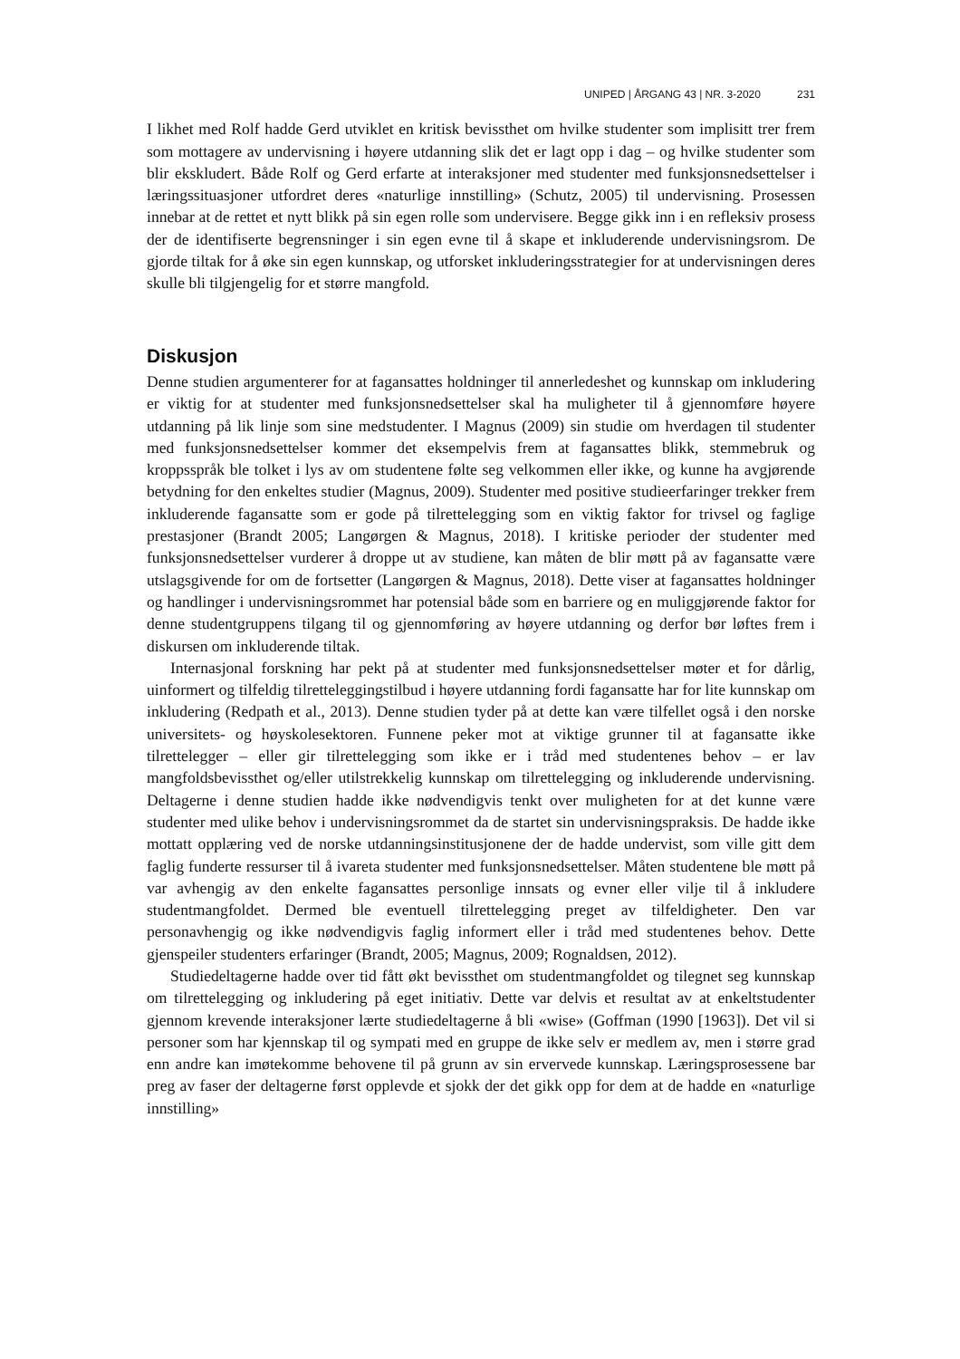UNIPED | ÅRGANG 43 | NR. 3-2020 231
I likhet med Rolf hadde Gerd utviklet en kritisk bevissthet om hvilke studenter som implisitt trer frem som mottagere av undervisning i høyere utdanning slik det er lagt opp i dag – og hvilke studenter som blir ekskludert. Både Rolf og Gerd erfarte at interaksjoner med studenter med funksjonsnedsettelser i læringssituasjoner utfordret deres «naturlige innstilling» (Schutz, 2005) til undervisning. Prosessen innebar at de rettet et nytt blikk på sin egen rolle som undervisere. Begge gikk inn i en refleksiv prosess der de identifiserte begrensninger i sin egen evne til å skape et inkluderende undervisningsrom. De gjorde tiltak for å øke sin egen kunnskap, og utforsket inkluderingsstrategier for at undervisningen deres skulle bli tilgjengelig for et større mangfold.
Diskusjon
Denne studien argumenterer for at fagansattes holdninger til annerledeshet og kunnskap om inkludering er viktig for at studenter med funksjonsnedsettelser skal ha muligheter til å gjennomføre høyere utdanning på lik linje som sine medstudenter. I Magnus (2009) sin studie om hverdagen til studenter med funksjonsnedsettelser kommer det eksempelvis frem at fagansattes blikk, stemmebruk og kroppsspråk ble tolket i lys av om studentene følte seg velkommen eller ikke, og kunne ha avgjørende betydning for den enkeltes studier (Magnus, 2009). Studenter med positive studieerfaringer trekker frem inkluderende fagansatte som er gode på tilrettelegging som en viktig faktor for trivsel og faglige prestasjoner (Brandt 2005; Langørgen & Magnus, 2018). I kritiske perioder der studenter med funksjonsnedsettelser vurderer å droppe ut av studiene, kan måten de blir møtt på av fagansatte være utslagsgivende for om de fortsetter (Langørgen & Magnus, 2018). Dette viser at fagansattes holdninger og handlinger i undervisningsrommet har potensial både som en barriere og en muliggjørende faktor for denne studentgruppens tilgang til og gjennomføring av høyere utdanning og derfor bør løftes frem i diskursen om inkluderende tiltak.
Internasjonal forskning har pekt på at studenter med funksjonsnedsettelser møter et for dårlig, uinformert og tilfeldig tilretteleggingstilbud i høyere utdanning fordi fagansatte har for lite kunnskap om inkludering (Redpath et al., 2013). Denne studien tyder på at dette kan være tilfellet også i den norske universitets- og høyskolesektoren. Funnene peker mot at viktige grunner til at fagansatte ikke tilrettelegger – eller gir tilrettelegging som ikke er i tråd med studentenes behov – er lav mangfoldsbevissthet og/eller utilstrekkelig kunnskap om tilrettelegging og inkluderende undervisning. Deltagerne i denne studien hadde ikke nødvendigvis tenkt over muligheten for at det kunne være studenter med ulike behov i undervisningsrommet da de startet sin undervisningspraksis. De hadde ikke mottatt opplæring ved de norske utdanningsinstitusjonene der de hadde undervist, som ville gitt dem faglig funderte ressurser til å ivareta studenter med funksjonsnedsettelser. Måten studentene ble møtt på var avhengig av den enkelte fagansattes personlige innsats og evner eller vilje til å inkludere studentmangfoldet. Dermed ble eventuell tilrettelegging preget av tilfeldigheter. Den var personavhengig og ikke nødvendigvis faglig informert eller i tråd med studentenes behov. Dette gjenspeiler studenters erfaringer (Brandt, 2005; Magnus, 2009; Rognaldsen, 2012).
Studiedeltagerne hadde over tid fått økt bevissthet om studentmangfoldet og tilegnet seg kunnskap om tilrettelegging og inkludering på eget initiativ. Dette var delvis et resultat av at enkeltstudenter gjennom krevende interaksjoner lærte studiedeltagerne å bli «wise» (Goffman (1990 [1963]). Det vil si personer som har kjennskap til og sympati med en gruppe de ikke selv er medlem av, men i større grad enn andre kan imøtekomme behovene til på grunn av sin ervervede kunnskap. Læringsprosessene bar preg av faser der deltagerne først opplevde et sjokk der det gikk opp for dem at de hadde en «naturlige innstilling»